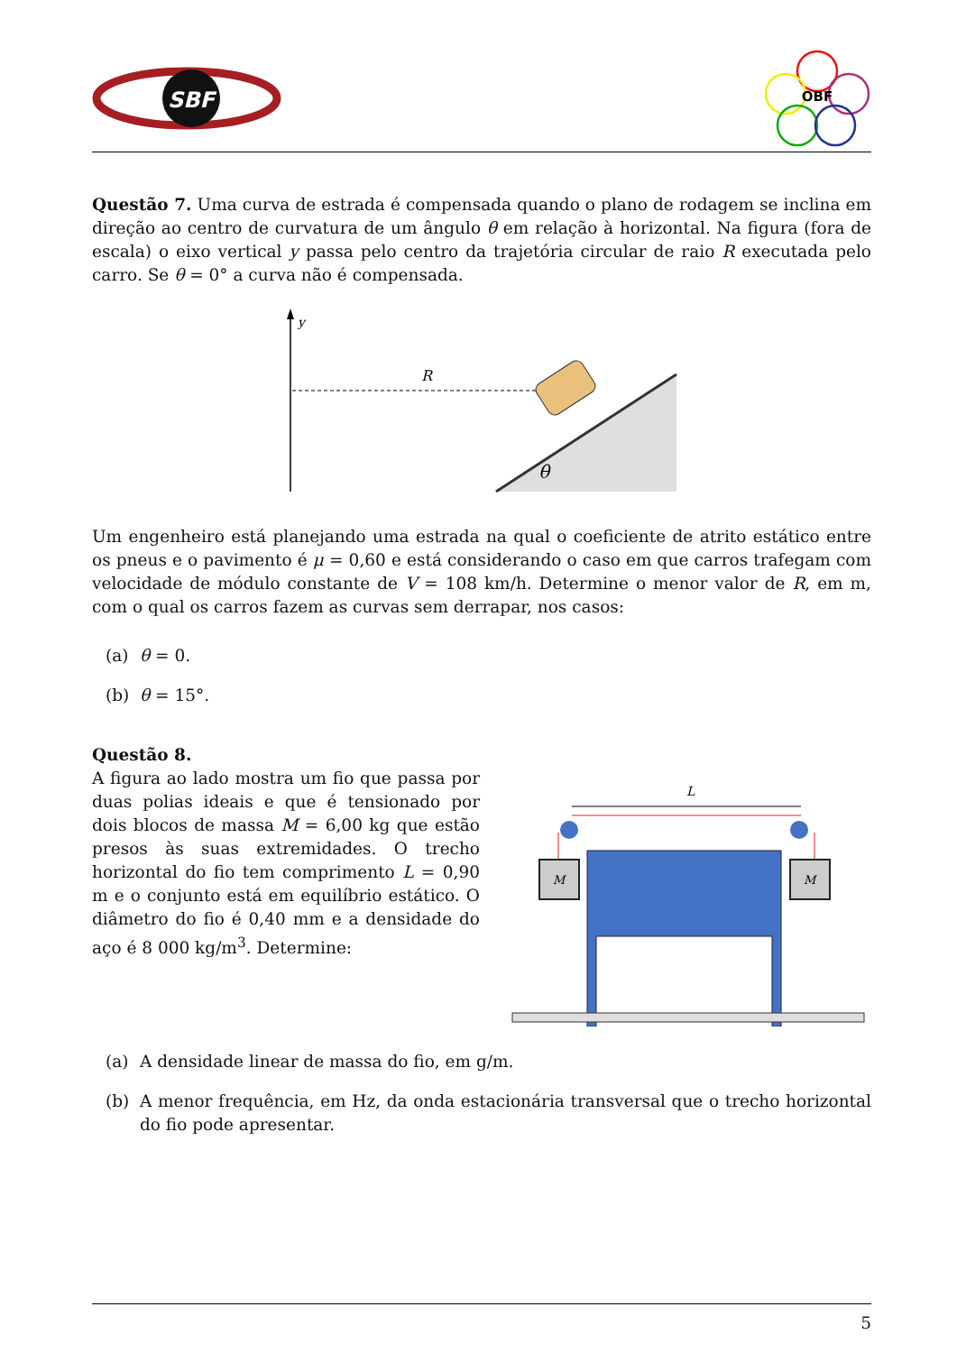SBF
OBF
Questão 7. Uma curva de estrada é compensada quando o plano de rodagem se inclina em direção ao centro de curvatura de um ângulo θ em relação à horizontal. Na figura (fora de escala) o eixo vertical y passa pelo centro da trajetória circular de raio R executada pelo carro. Se θ = 0° a curva não é compensada.
y
R
θ
Um engenheiro está planejando uma estrada na qual o coeficiente de atrito estático entre os pneus e o pavimento é μ = 0,60 e está considerando o caso em que carros trafegam com velocidade de módulo constante de V = 108 km/h. Determine o menor valor de R, em m, com o qual os carros fazem as curvas sem derrapar, nos casos:
(a) θ = 0.
(b) θ = 15°.
Questão 8.
A figura ao lado mostra um fio que passa por duas polias ideais e que é tensionado por dois blocos de massa M = 6,00 kg que estão presos às suas extremidades. O trecho horizontal do fio tem comprimento L = 0,90 m e o conjunto está em equilíbrio estático. O diâmetro do fio é 0,40 mm e a densidade do aço é 8 000 kg/m<sup>3</sup>. Determine:
L
M
M
(a) A densidade linear de massa do fio, em g/m.
(b) A menor frequência, em Hz, da onda estacionária transversal que o trecho horizontal do fio pode apresentar.
5